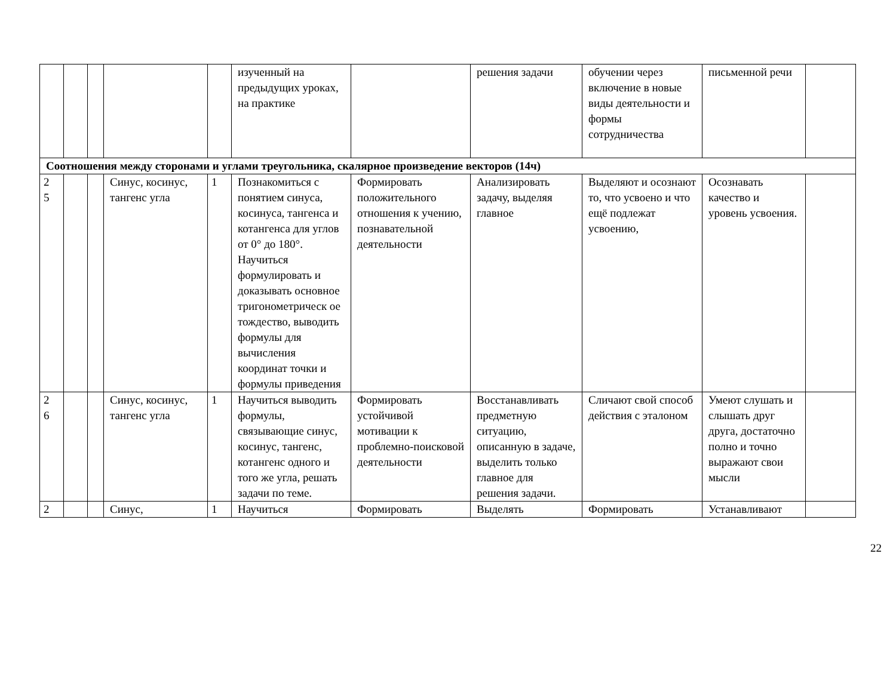| | | | | | изученный на предыдущих уроках, на практике | | решения задачи | обучении через включение в новые виды деятельности и формы сотрудничества | письменной речи | |
| Соотношения между сторонами и углами треугольника, скалярное произведение векторов (14ч) | | | | | | | | | | |
| 2 5 | | | Синус, косинус, тангенс угла | 1 | Познакомиться с понятием синуса, косинуса, тангенса и котангенса для углов от 0° до 180°. Научиться формулировать и доказывать основное тригонометрическ ое тождество, выводить формулы для вычисления координат точки и формулы приведения | Формировать положительного отношения к учению, познавательной деятельности | Анализировать задачу, выделяя главное | Выделяют и осознают то, что усвоено и что ещё подлежат усвоению, | Осознавать качество и уровень усвоения. | |
| 2 6 | | | Синус, косинус, тангенс угла | 1 | Научиться выводить формулы, связывающие синус, косинус, тангенс, котангенс одного и того же угла, решать задачи по теме. | Формировать устойчивой мотивации к проблемно-поисковой деятельности | Восстанавливать предметную ситуацию, описанную в задаче, выделить только главное для решения задачи. | Сличают свой способ действия с эталоном | Умеют слушать и слышать друг друга, достаточно полно и точно выражают свои мысли | |
| 2 | | | Синус, | 1 | Научиться | Формировать | Выделять | Формировать | Устанавливают | |
22